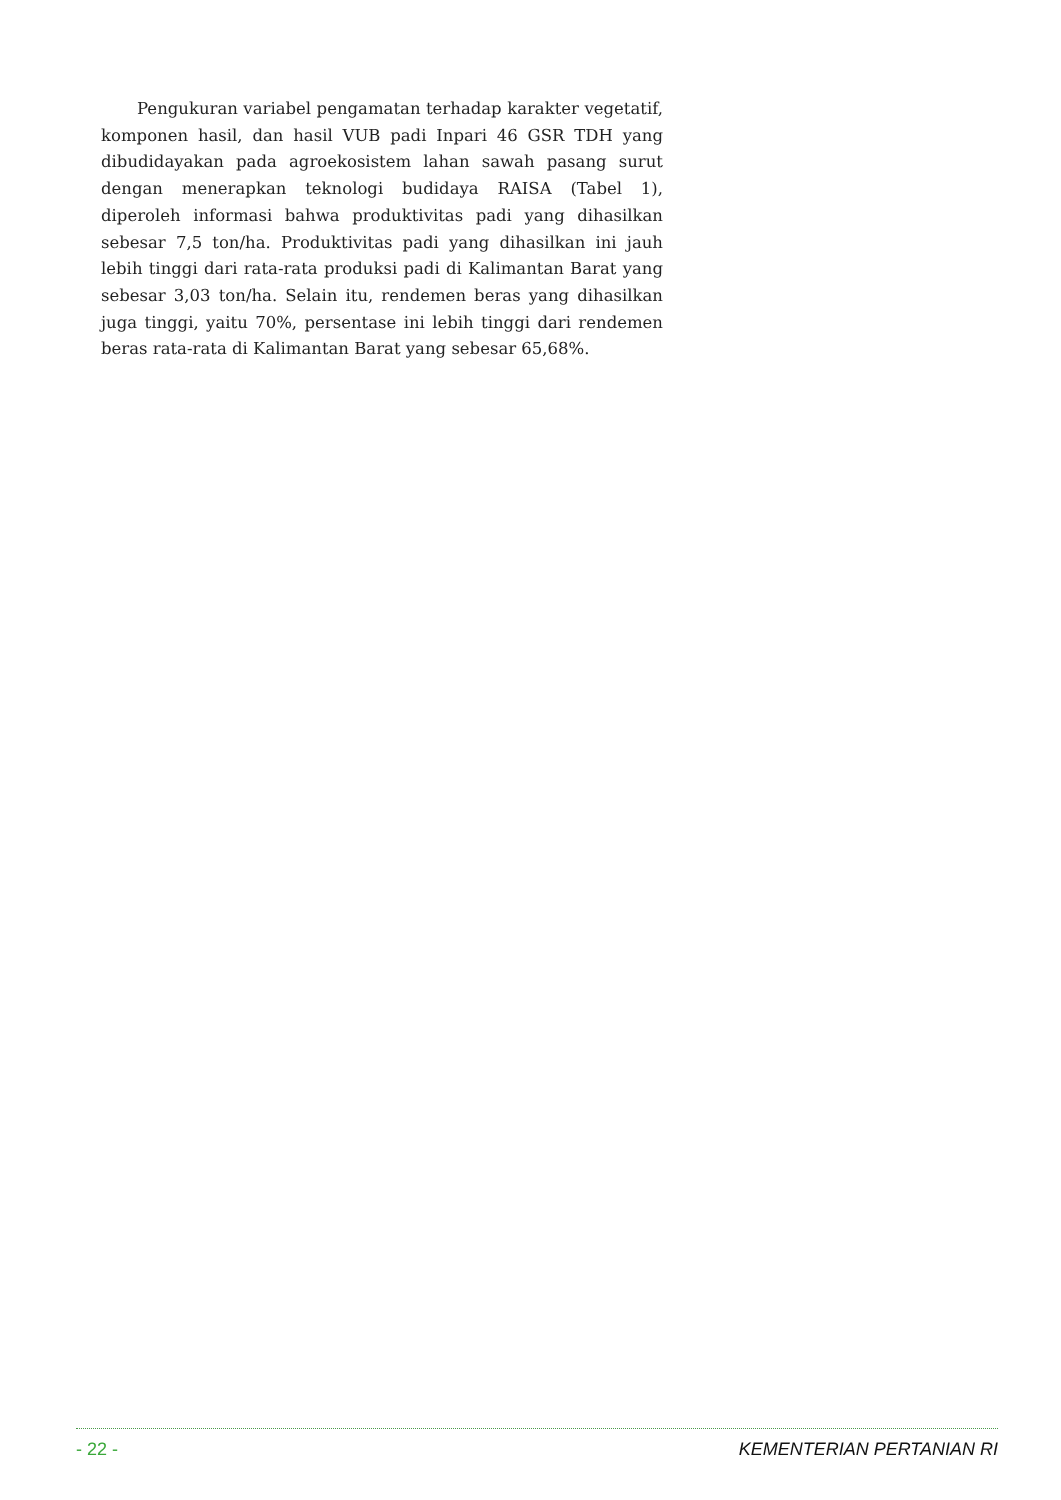Pengukuran variabel pengamatan terhadap karakter vegetatif, komponen hasil, dan hasil VUB padi Inpari 46 GSR TDH yang dibudidayakan pada agroekosistem lahan sawah pasang surut dengan menerapkan teknologi budidaya RAISA (Tabel 1), diperoleh informasi bahwa produktivitas padi yang dihasilkan sebesar 7,5 ton/ha. Produktivitas padi yang dihasilkan ini jauh lebih tinggi dari rata-rata produksi padi di Kalimantan Barat yang sebesar 3,03 ton/ha. Selain itu, rendemen beras yang dihasilkan juga tinggi, yaitu 70%, persentase ini lebih tinggi dari rendemen beras rata-rata di Kalimantan Barat yang sebesar 65,68%.
- 22 - KEMENTERIAN PERTANIAN RI